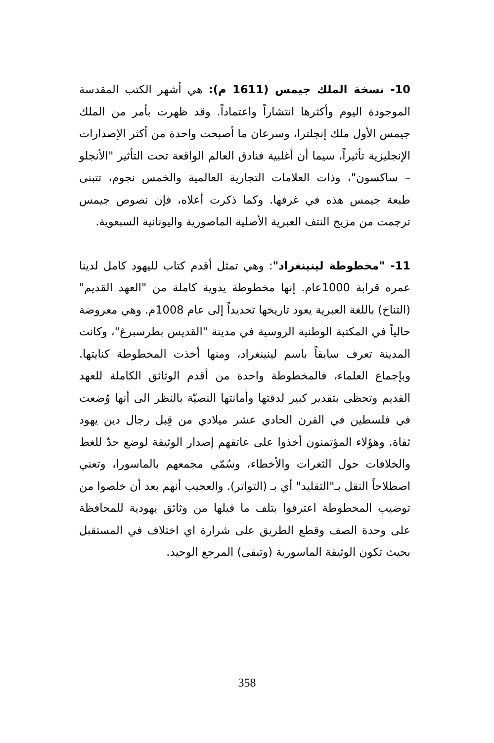10- نسخة الملك جيمس (1611 م): هي أشهر الكتب المقدسة الموجودة اليوم وأكثرها انتشاراً واعتماداً. وقد ظهرت بأمر من الملك جيمس الأول ملك إنجلترا، وسرعان ما أصبحت واحدة من أكثر الإصدارات الإنجليزية تأثيراً، سيما أن أغلبية فنادق العالم الواقعة تحت التأثير "الأنجلو – ساكسون"، وذات العلامات التجارية العالمية والخمس نجوم، تتبنى طبعة جيمس هذه في غرفها. وكما ذكرت أعلاه، فإن نصوص جيمس ترجمت من مزيج النتف العبرية الأصلية الماصورية واليونانية السبعوية.
11- "مخطوطة لينينغراد": وهي تمثل أقدم كتاب لليهود كامل لدينا عمره قرابة 1000عام. إنها مخطوطة يدوية كاملة من "العهد القديم" (التناخ) باللغة العبرية يعود تاريخها تحديداً إلى عام 1008م. وهي معروضة حالياً في المكتبة الوطنية الروسية في مدينة "القديس بطرسبرغ"، وكانت المدينة تعرف سابقاً باسم لينينغراد، ومنها أخذت المخطوطة كنايتها. وبإجماع العلماء، فالمخطوطة واحدة من أقدم الوثائق الكاملة للعهد القديم وتحظى بتقدير كبير لدقتها وأمانتها النصيّة بالنظر الى أنها وُضعت في فلسطين في القرن الحادي عشر ميلادي من قِبل رجال دين يهود ثقاة. وهؤلاء المؤتمنون أخذوا على عاتقهم إصدار الوثيقة لوضع حدّ للغط والخلافات حول الثغرات والأخطاء، وسُمّي مجمعهم بالماسورا، وتعني اصطلاحاً النقل بـ"التقليد" أي بـ (التواتر). والعجيب أنهم بعد أن خلصوا من توضيب المخطوطة اعترفوا بتلف ما قبلها من وثائق يهودية للمحافظة على وحدة الصف وقطع الطريق على شرارة اي اختلاف في المستقبل بحيث تكون الوثيقة الماسورية (وتبقى) المرجع الوحيد.
358